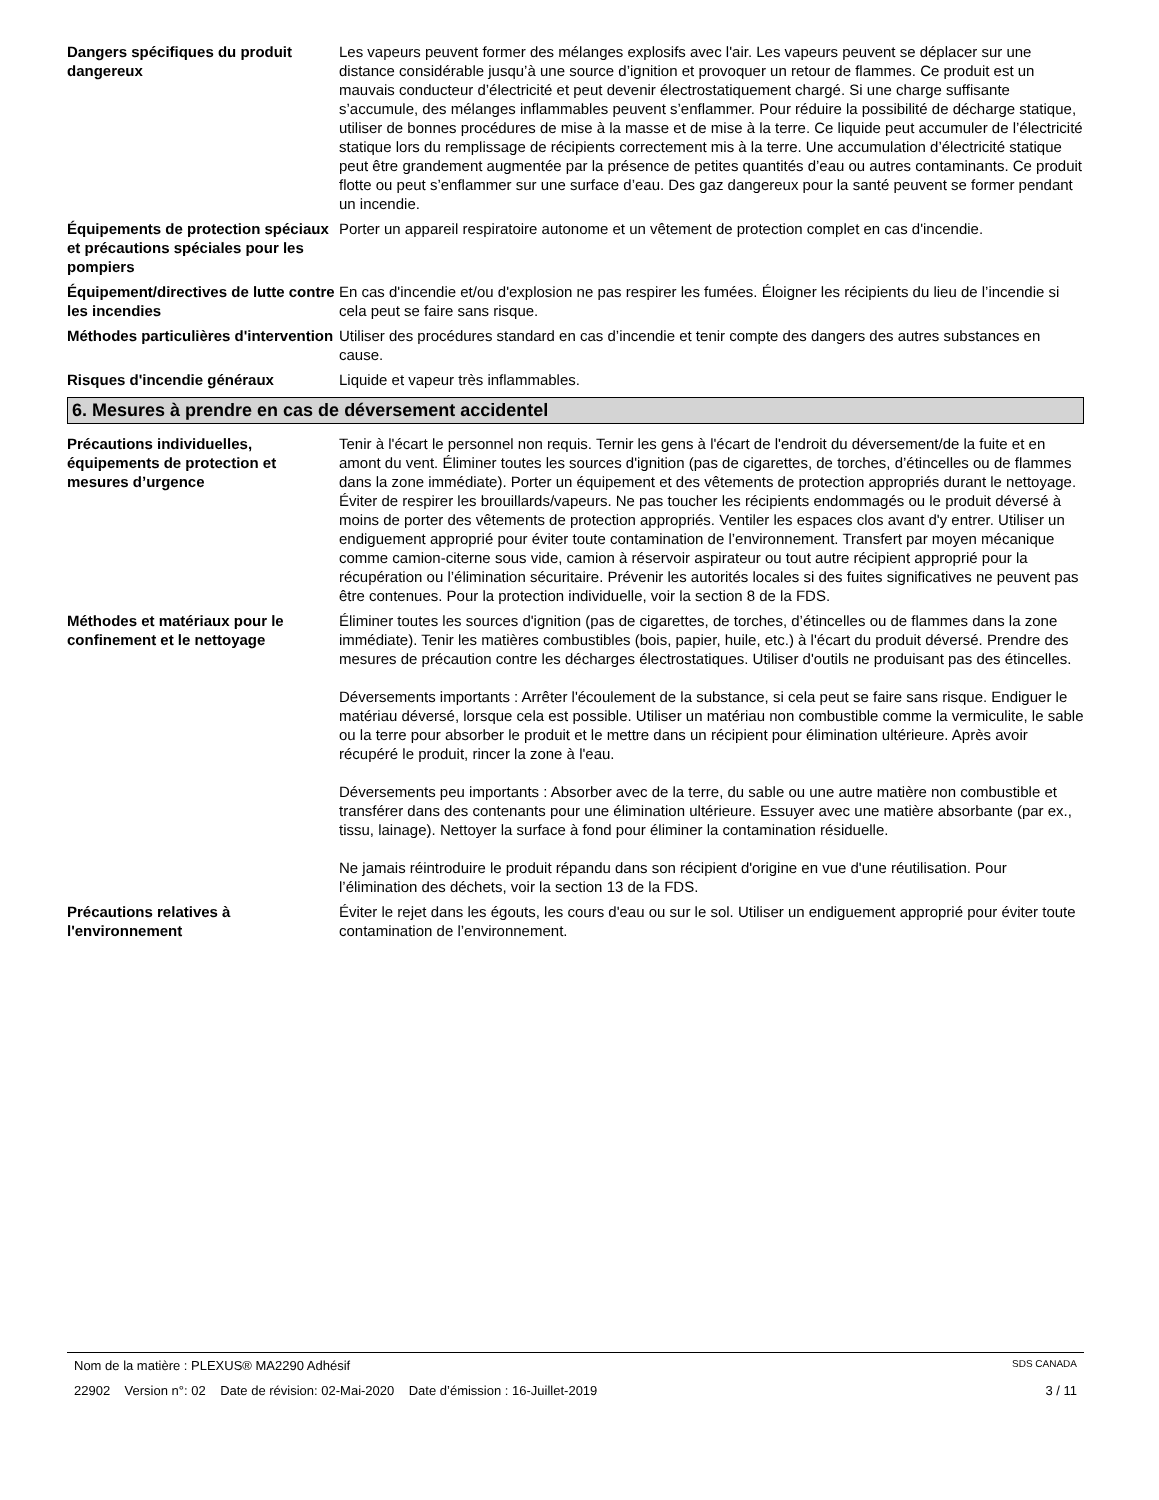Dangers spécifiques du produit dangereux
Les vapeurs peuvent former des mélanges explosifs avec l'air. Les vapeurs peuvent se déplacer sur une distance considérable jusqu’à une source d’ignition et provoquer un retour de flammes. Ce produit est un mauvais conducteur d’électricité et peut devenir électrostatiquement chargé. Si une charge suffisante s’accumule, des mélanges inflammables peuvent s’enflammer. Pour réduire la possibilité de décharge statique, utiliser de bonnes procédures de mise à la masse et de mise à la terre. Ce liquide peut accumuler de l’électricité statique lors du remplissage de récipients correctement mis à la terre. Une accumulation d’électricité statique peut être grandement augmentée par la présence de petites quantités d’eau ou autres contaminants. Ce produit flotte ou peut s’enflammer sur une surface d’eau. Des gaz dangereux pour la santé peuvent se former pendant un incendie.
Équipements de protection spéciaux et précautions spéciales pour les pompiers
Porter un appareil respiratoire autonome et un vêtement de protection complet en cas d'incendie.
Équipement/directives de lutte contre les incendies
En cas d'incendie et/ou d'explosion ne pas respirer les fumées. Éloigner les récipients du lieu de l’incendie si cela peut se faire sans risque.
Méthodes particulières d'intervention
Utiliser des procédures standard en cas d’incendie et tenir compte des dangers des autres substances en cause.
Risques d'incendie généraux Liquide et vapeur très inflammables.
6. Mesures à prendre en cas de déversement accidentel
Précautions individuelles, équipements de protection et mesures d’urgence
Tenir à l'écart le personnel non requis. Ternir les gens à l'écart de l'endroit du déversement/de la fuite et en amont du vent. Éliminer toutes les sources d'ignition (pas de cigarettes, de torches, d’étincelles ou de flammes dans la zone immédiate). Porter un équipement et des vêtements de protection appropriés durant le nettoyage. Éviter de respirer les brouillards/vapeurs. Ne pas toucher les récipients endommagés ou le produit déversé à moins de porter des vêtements de protection appropriés. Ventiler les espaces clos avant d'y entrer. Utiliser un endiguement approprié pour éviter toute contamination de l’environnement. Transfert par moyen mécanique comme camion-citerne sous vide, camion à réservoir aspirateur ou tout autre récipient approprié pour la récupération ou l’élimination sécuritaire. Prévenir les autorités locales si des fuites significatives ne peuvent pas être contenues. Pour la protection individuelle, voir la section 8 de la FDS.
Méthodes et matériaux pour le confinement et le nettoyage
Éliminer toutes les sources d'ignition (pas de cigarettes, de torches, d’étincelles ou de flammes dans la zone immédiate). Tenir les matières combustibles (bois, papier, huile, etc.) à l'écart du produit déversé. Prendre des mesures de précaution contre les décharges électrostatiques. Utiliser d'outils ne produisant pas des étincelles.
Déversements importants : Arrêter l'écoulement de la substance, si cela peut se faire sans risque. Endiguer le matériau déversé, lorsque cela est possible. Utiliser un matériau non combustible comme la vermiculite, le sable ou la terre pour absorber le produit et le mettre dans un récipient pour élimination ultérieure. Après avoir récupéré le produit, rincer la zone à l'eau.
Déversements peu importants : Absorber avec de la terre, du sable ou une autre matière non combustible et transférer dans des contenants pour une élimination ultérieure. Essuyer avec une matière absorbante (par ex., tissu, lainage). Nettoyer la surface à fond pour éliminer la contamination résiduelle.
Ne jamais réintroduire le produit répandu dans son récipient d'origine en vue d'une réutilisation. Pour l’élimination des déchets, voir la section 13 de la FDS.
Précautions relatives à l'environnement
Éviter le rejet dans les égouts, les cours d'eau ou sur le sol. Utiliser un endiguement approprié pour éviter toute contamination de l’environnement.
Nom de la matière : PLEXUS® MA2290 Adhésif SDS CANADA
22902 Version n°: 02 Date de révision: 02-Mai-2020 Date d’émission : 16-Juillet-2019 3 / 11